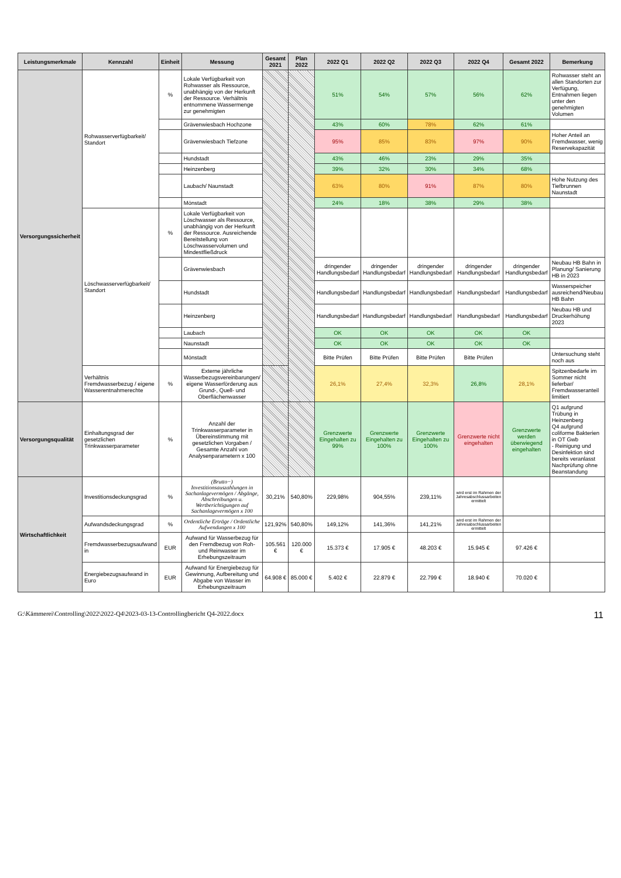| Leistungsmerkmale | Kennzahl | Einheit | Messung | Gesamt 2021 | Plan 2022 | 2022 Q1 | 2022 Q2 | 2022 Q3 | 2022 Q4 | Gesamt 2022 | Bemerkung |
| --- | --- | --- | --- | --- | --- | --- | --- | --- | --- | --- | --- |
| Versorgungssicherheit | Rohwasserverfügbarkeit/ Standort | % | Lokale Verfügbarkeit von Rohwasser als Ressource, unabhängig von der Herkunft der Ressource. Verhältnis entnommene Wassermenge zur genehmigten | | | 51% | 54% | 57% | 56% | 62% | Rohwasser steht an allen Standorten zur Verfügung, Entnahmen liegen unter den genehmigten Volumen |
| | | | Grävenwiesbach Hochzone | | | 43% | 60% | 78% | 62% | 61% | |
| | | | Grävenwiesbach Tiefzone | | | 95% | 85% | 83% | 97% | 90% | Hoher Anteil an Fremdwasser, wenig Reservekapazität |
| | | | Hundstadt | | | 43% | 46% | 23% | 29% | 35% | |
| | | | Heinzenberg | | | 39% | 32% | 30% | 34% | 68% | |
| | | | Laubach/ Naunstadt | | | 63% | 80% | 91% | 87% | 80% | Hohe Nutzung des Tiefbrunnen Naunstadt |
| | | | Mönstadt | | | 24% | 18% | 38% | 29% | 38% | |
| | Löschwasserverfügbarkeit/ Standort | % | Lokale Verfügbarkeit von Löschwasser als Ressource, unabhängig von der Herkunft der Ressource. Ausreichende Bereitstellung von Löschwasservolumen und Mindestfließdruck | | | | | | | | |
| | | | Grävenwiesbach | | | dringender Handlungsbedarf | dringender Handlungsbedarf | dringender Handlungsbedarf | dringender Handlungsbedarf | dringender Handlungsbedarf | Neubau HB Bahn in Planung/ Sanierung HB in 2023 |
| | | | Hundstadt | | | Handlungsbedarf | Handlungsbedarf | Handlungsbedarf | Handlungsbedarf | Handlungsbedarf | Wasserspeicher ausreichend/Neubau HB Bahn |
| | | | Heinzenberg | | | Handlungsbedarf | Handlungsbedarf | Handlungsbedarf | Handlungsbedarf | Handlungsbedarf | Neubau HB und Druckerhöhung 2023 |
| | | | Laubach | | | OK | OK | OK | OK | OK | |
| | | | Naunstadt | | | OK | OK | OK | OK | OK | |
| | | | Mönstadt | | | Bitte Prüfen | Bitte Prüfen | Bitte Prüfen | Bitte Prüfen | | Untersuchung steht noch aus |
| | Verhältnis Fremdwasserbezug / eigene Wasserentnahmerechte | % | Externe jährliche Wasserbezugsvereinbarungen/ eigene Wasserförderung aus Grund-, Quell- und Oberflächenwasser | | | 26,1% | 27,4% | 32,3% | 26,8% | 28,1% | Spitzenbedarfe im Sommer nicht lieferbar/ Fremdwasseranteil limitiert |
| Versorgungsqualität | Einhaltungsgrad der gesetzlichen Trinkwasserparameter | % | Anzahl der Trinkwasserparameter in Übereinstimmung mit gesetzlichen Vorgaben / Gesamte Anzahl von Analysenparametern x 100 | | | Grenzwerte Eingehalten zu 99% | Grenzwerte Eingehalten zu 100% | Grenzwerte Eingehalten zu 100% | Grenzwerte nicht eingehalten | Grenzwerte werden überwiegend eingehalten | Q1 aufgrund Trübung in Heinzenberg Q4 aufgrund coliforme Bakterien in OT Gwb - Reinigung und Desinfektion sind bereits veranlasst Nachprüfung ohne Beanstandung |
| Wirtschaftlichkeit | Investitionsdeckungsgrad | % | (Brutto−) Investitionsauszahlungen in Sachanlagevermögen / Abgänge, Abschreibungen u. Wertberichtigungen auf Sachanlagevermögen x 100 | 30,21% | 540,80% | 229,98% | 904,55% | 239,11% | wird erst im Rahmen der Jahresabschlussarbeiten ermittelt | | |
| | Aufwandsdeckungsgrad | % | Ordentliche Erträge / Ordentliche Aufwendungen x 100 | 121,92% | 540,80% | 149,12% | 141,36% | 141,21% | wird erst im Rahmen der Jahresabschlussarbeiten ermittelt | | |
| | Fremdwasserbezugsaufwand in | EUR | Aufwand für Wasserbezug für den Fremdbezug von Roh- und Reinwasser im Erhebungszeitraum | 105.561 € | 120.000 € | 15.373 € | 17.905 € | 48.203 € | 15.945 € | 97.426 € | |
| | Energiebezugsaufwand in Euro | EUR | Aufwand für Energiebezug für Gewinnung, Aufbereitung und Abgabe von Wasser im Erhebungszeitraum | 64.908 € | 85.000 € | 5.402 € | 22.879 € | 22.799 € | 18.940 € | 70.020 € | |
G:\Kämmerei\Controlling\2022\2022-Q4\2023-03-13-Controllingbericht Q4-2022.docx 11